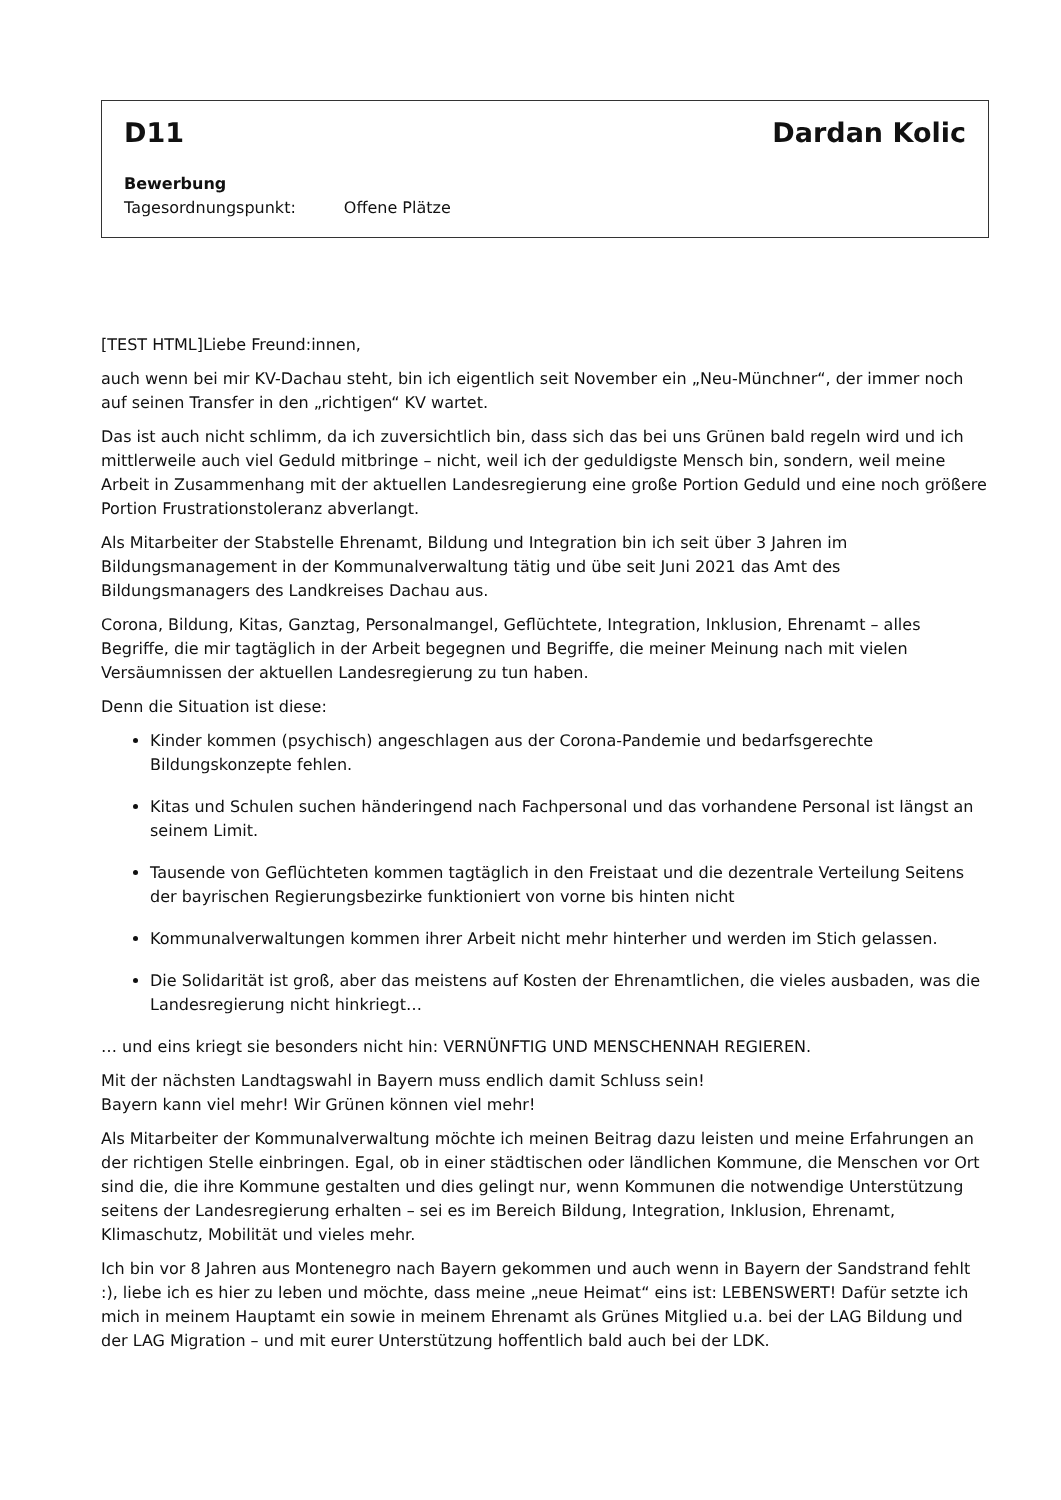D11 Dardan Kolic
Bewerbung
Tagesordnungspunkt: Offene Plätze
[TEST HTML]Liebe Freund:innen,
auch wenn bei mir KV-Dachau steht, bin ich eigentlich seit November ein „Neu-Münchner“, der immer noch auf seinen Transfer in den „richtigen“ KV wartet.
Das ist auch nicht schlimm, da ich zuversichtlich bin, dass sich das bei uns Grünen bald regeln wird und ich mittlerweile auch viel Geduld mitbringe – nicht, weil ich der geduldigste Mensch bin, sondern, weil meine Arbeit in Zusammenhang mit der aktuellen Landesregierung eine große Portion Geduld und eine noch größere Portion Frustrationstoleranz abverlangt.
Als Mitarbeiter der Stabstelle Ehrenamt, Bildung und Integration bin ich seit über 3 Jahren im Bildungsmanagement in der Kommunalverwaltung tätig und übe seit Juni 2021 das Amt des Bildungsmanagers des Landkreises Dachau aus.
Corona, Bildung, Kitas, Ganztag, Personalmangel, Geflüchtete, Integration, Inklusion, Ehrenamt – alles Begriffe, die mir tagtäglich in der Arbeit begegnen und Begriffe, die meiner Meinung nach mit vielen Versäumnissen der aktuellen Landesregierung zu tun haben.
Denn die Situation ist diese:
Kinder kommen (psychisch) angeschlagen aus der Corona-Pandemie und bedarfsgerechte Bildungskonzepte fehlen.
Kitas und Schulen suchen händeringend nach Fachpersonal und das vorhandene Personal ist längst an seinem Limit.
Tausende von Geflüchteten kommen tagtäglich in den Freistaat und die dezentrale Verteilung Seitens der bayrischen Regierungsbezirke funktioniert von vorne bis hinten nicht
Kommunalverwaltungen kommen ihrer Arbeit nicht mehr hinterher und werden im Stich gelassen.
Die Solidarität ist groß, aber das meistens auf Kosten der Ehrenamtlichen, die vieles ausbaden, was die Landesregierung nicht hinkriegt…
… und eins kriegt sie besonders nicht hin: VERNÜNFTIG UND MENSCHENNAH REGIEREN.
Mit der nächsten Landtagswahl in Bayern muss endlich damit Schluss sein!
Bayern kann viel mehr! Wir Grünen können viel mehr!
Als Mitarbeiter der Kommunalverwaltung möchte ich meinen Beitrag dazu leisten und meine Erfahrungen an der richtigen Stelle einbringen. Egal, ob in einer städtischen oder ländlichen Kommune, die Menschen vor Ort sind die, die ihre Kommune gestalten und dies gelingt nur, wenn Kommunen die notwendige Unterstützung seitens der Landesregierung erhalten – sei es im Bereich Bildung, Integration, Inklusion, Ehrenamt, Klimaschutz, Mobilität und vieles mehr.
Ich bin vor 8 Jahren aus Montenegro nach Bayern gekommen und auch wenn in Bayern der Sandstrand fehlt :), liebe ich es hier zu leben und möchte, dass meine „neue Heimat“ eins ist: LEBENSWERT! Dafür setzte ich mich in meinem Hauptamt ein sowie in meinem Ehrenamt als Grünes Mitglied u.a. bei der LAG Bildung und der LAG Migration – und mit eurer Unterstützung hoffentlich bald auch bei der LDK.